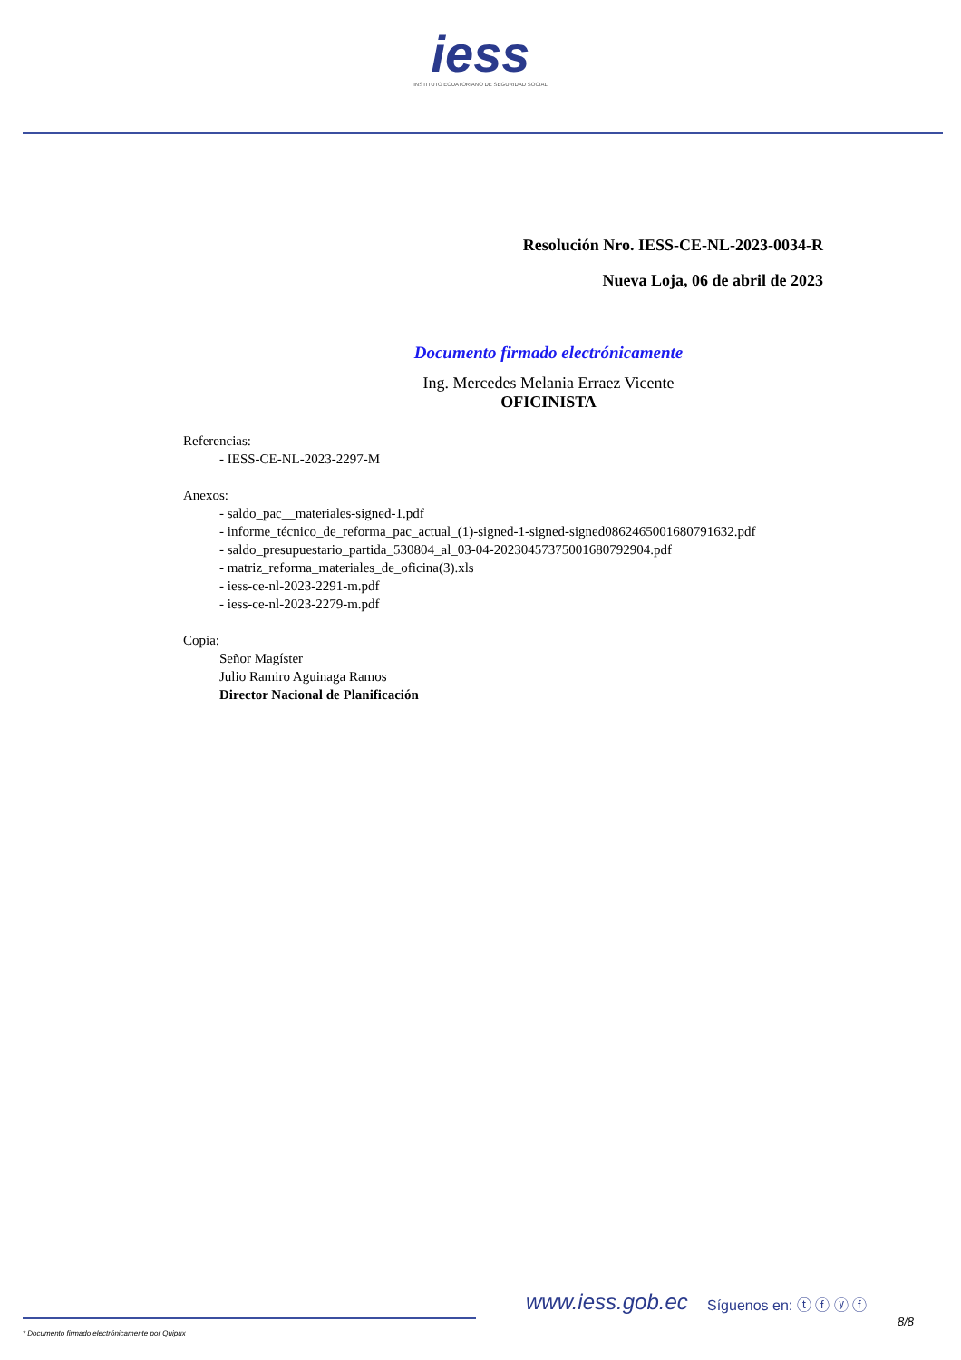iess
INSTITUTO ECUATORIANO DE SEGURIDAD SOCIAL
Resolución Nro. IESS-CE-NL-2023-0034-R
Nueva Loja, 06 de abril de 2023
Documento firmado electrónicamente
Ing. Mercedes Melania Erraez Vicente
OFICINISTA
Referencias:
- IESS-CE-NL-2023-2297-M
Anexos:
- saldo_pac__materiales-signed-1.pdf
- informe_técnico_de_reforma_pac_actual_(1)-signed-1-signed-signed0862465001680791632.pdf
- saldo_presupuestario_partida_530804_al_03-04-20230457375001680792904.pdf
- matriz_reforma_materiales_de_oficina(3).xls
- iess-ce-nl-2023-2291-m.pdf
- iess-ce-nl-2023-2279-m.pdf
Copia:
Señor Magíster
Julio Ramiro Aguinaga Ramos
Director Nacional de Planificación
www.iess.gob.ec Síguenos en: ⓣ ⓕ ⓨ ⓕ
8/8
* Documento firmado electrónicamente por Quipux